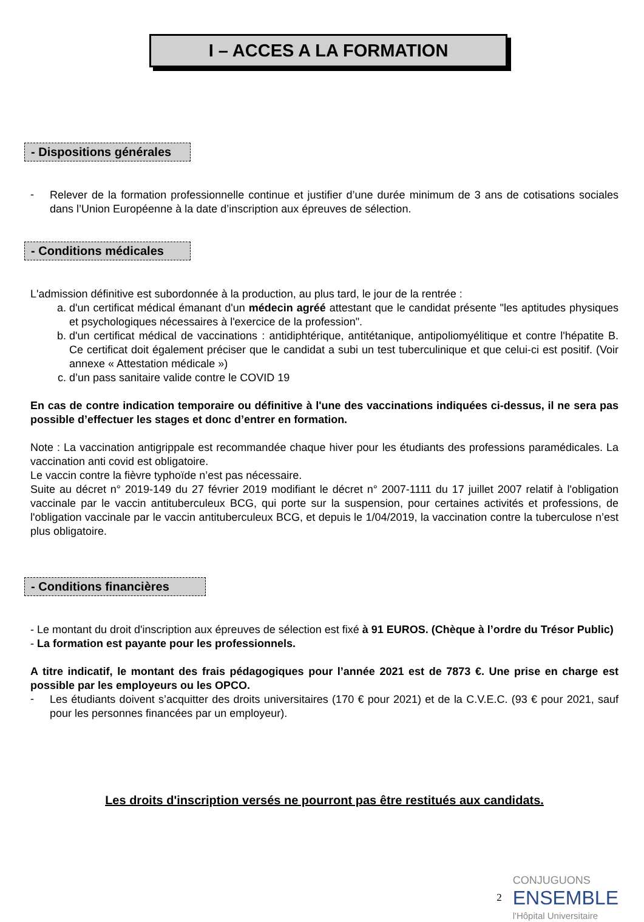I – ACCES A LA FORMATION
- Dispositions générales
-
Relever de la formation professionnelle continue et justifier d’une durée minimum de 3 ans de cotisations sociales dans l’Union Européenne à la date d’inscription aux épreuves de sélection.
- Conditions médicales
L'admission définitive est subordonnée à la production, au plus tard, le jour de la rentrée :
a. d'un certificat médical émanant d'un médecin agréé attestant que le candidat présente "les aptitudes physiques et psychologiques nécessaires à l'exercice de la profession".
b. d'un certificat médical de vaccinations : antidiphtérique, antitétanique, antipoliomyélitique et contre l'hépatite B. Ce certificat doit également préciser que le candidat a subi un test tuberculinique et que celui-ci est positif. (Voir annexe « Attestation médicale »)
c. d’un pass sanitaire valide contre le COVID 19
En cas de contre indication temporaire ou définitive à l'une des vaccinations indiquées ci-dessus, il ne sera pas possible d’effectuer les stages et donc d’entrer en formation.
Note : La vaccination antigrippale est recommandée chaque hiver pour les étudiants des professions paramédicales. La vaccination anti covid est obligatoire.
Le vaccin contre la fièvre typhoïde n’est pas nécessaire.
Suite au décret n° 2019-149 du 27 février 2019 modifiant le décret n° 2007-1111 du 17 juillet 2007 relatif à l'obligation vaccinale par le vaccin antituberculeux BCG, qui porte sur la suspension, pour certaines activités et professions, de l'obligation vaccinale par le vaccin antituberculeux BCG, et depuis le 1/04/2019, la vaccination contre la tuberculose n’est plus obligatoire.
- Conditions financières
- Le montant du droit d'inscription aux épreuves de sélection est fixé à 91 EUROS. (Chèque à l’ordre du Trésor Public)
- La formation est payante pour les professionnels.
A titre indicatif, le montant des frais pédagogiques pour l’année 2021 est de 7873 €. Une prise en charge est possible par les employeurs ou les OPCO.
-
Les étudiants doivent s’acquitter des droits universitaires (170 € pour 2021) et de la C.V.E.C. (93 € pour 2021, sauf pour les personnes financées par un employeur).
Les droits d'inscription versés ne pourront pas être restitués aux candidats.
2 CONJUGUONS
ENSEMBLE
l'Hôpital Universitaire